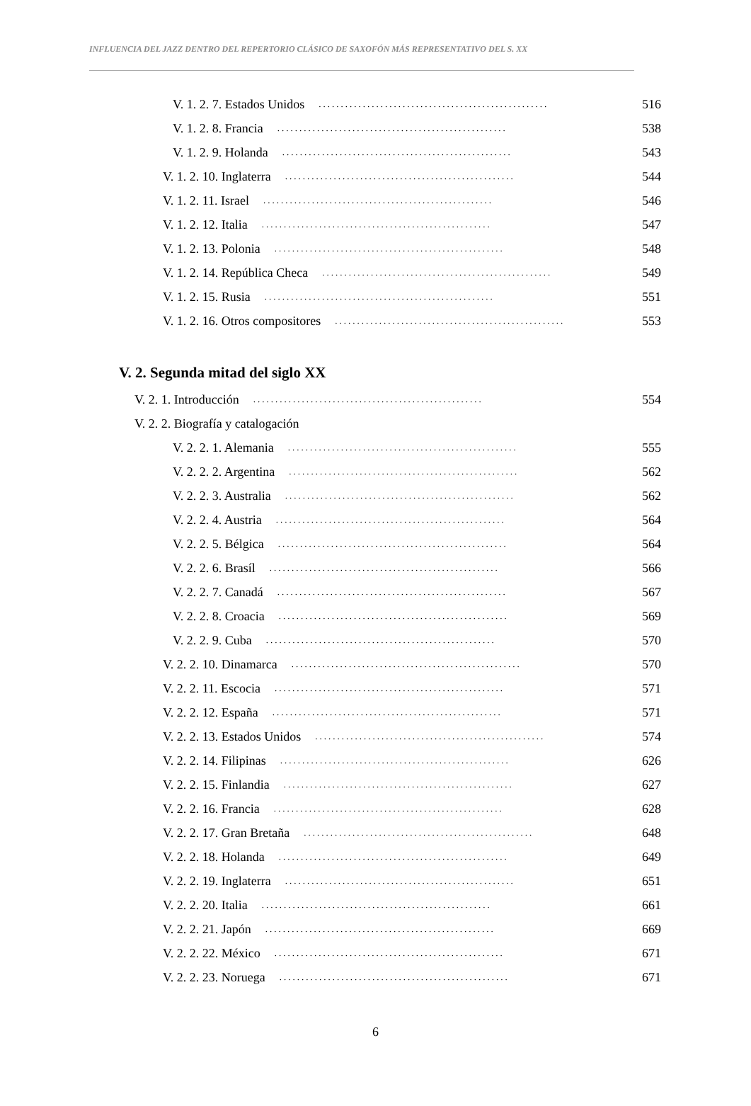INFLUENCIA DEL JAZZ DENTRO DEL REPERTORIO CLÁSICO DE SAXOFÓN MÁS REPRESENTATIVO DEL S. XX
V. 1. 2. 7. Estados Unidos.................................................... 516
V. 1. 2. 8. Francia.................................................... 538
V. 1. 2. 9. Holanda.................................................... 543
V. 1. 2. 10. Inglaterra.................................................... 544
V. 1. 2. 11. Israel.................................................... 546
V. 1. 2. 12. Italia.................................................... 547
V. 1. 2. 13. Polonia.................................................... 548
V. 1. 2. 14. República Checa.................................................... 549
V. 1. 2. 15. Rusia.................................................... 551
V. 1. 2. 16. Otros compositores.................................................... 553
V. 2. Segunda mitad del siglo XX
V. 2. 1. Introducción.................................................... 554
V. 2. 2. Biografía y catalogación
V. 2. 2. 1. Alemania.................................................... 555
V. 2. 2. 2. Argentina.................................................... 562
V. 2. 2. 3. Australia.................................................... 562
V. 2. 2. 4. Austria.................................................... 564
V. 2. 2. 5. Bélgica.................................................... 564
V. 2. 2. 6. Brasíl.................................................... 566
V. 2. 2. 7. Canadá.................................................... 567
V. 2. 2. 8. Croacia.................................................... 569
V. 2. 2. 9. Cuba.................................................... 570
V. 2. 2. 10. Dinamarca.................................................... 570
V. 2. 2. 11. Escocia.................................................... 571
V. 2. 2. 12. España.................................................... 571
V. 2. 2. 13. Estados Unidos.................................................... 574
V. 2. 2. 14. Filipinas.................................................... 626
V. 2. 2. 15. Finlandia.................................................... 627
V. 2. 2. 16. Francia.................................................... 628
V. 2. 2. 17. Gran Bretaña.................................................... 648
V. 2. 2. 18. Holanda.................................................... 649
V. 2. 2. 19. Inglaterra.................................................... 651
V. 2. 2. 20. Italia.................................................... 661
V. 2. 2. 21. Japón.................................................... 669
V. 2. 2. 22. México.................................................... 671
V. 2. 2. 23. Noruega.................................................... 671
6